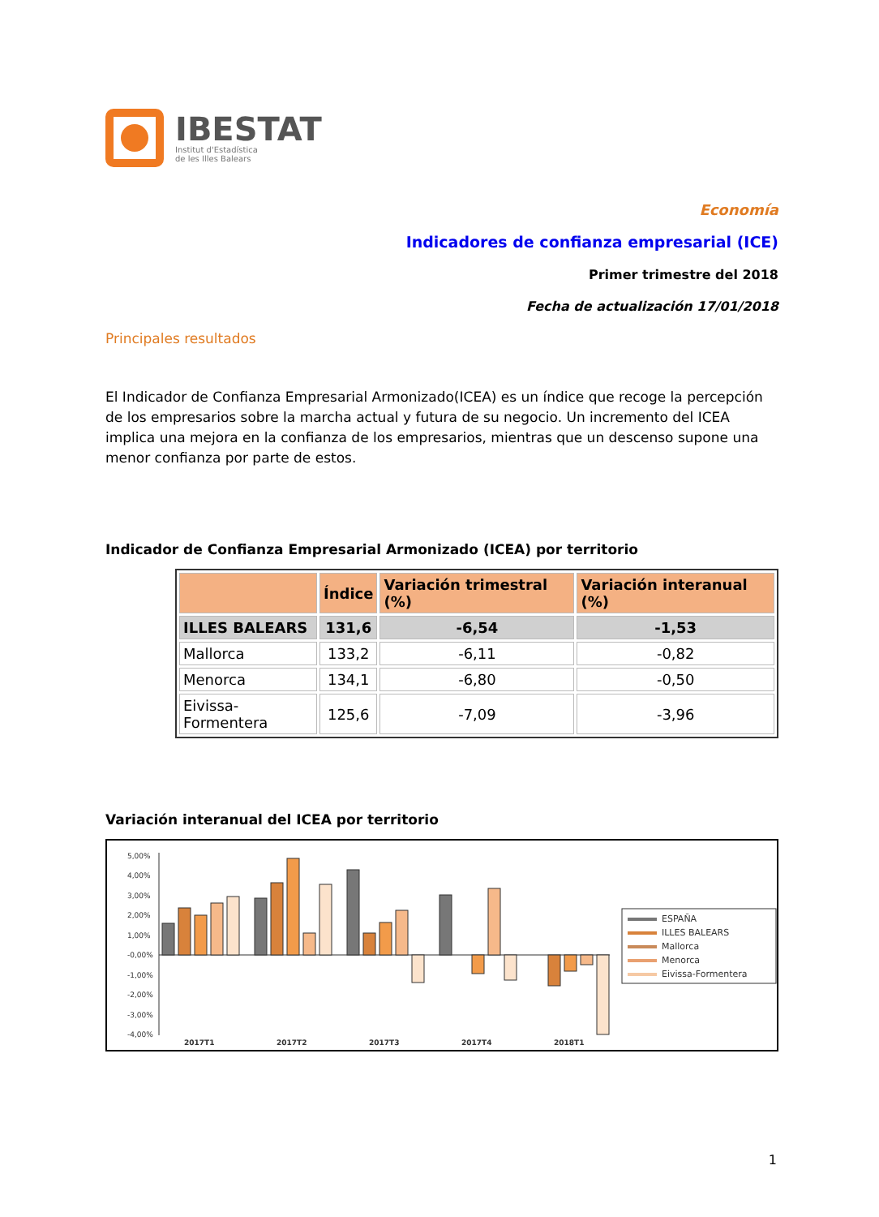IBESTAT
Institut d'Estadística
de les Illes Balears
Economía
Indicadores de confianza empresarial (ICE)
Primer trimestre del 2018
Fecha de actualización 17/01/2018
Principales resultados
El Indicador de Confianza Empresarial Armonizado(ICEA) es un índice que recoge la percepción de los empresarios sobre la marcha actual y futura de su negocio. Un incremento del ICEA implica una mejora en la confianza de los empresarios, mientras que un descenso supone una menor confianza por parte de estos.
Indicador de Confianza Empresarial Armonizado (ICEA) por territorio
| | Índice | Variación trimestral (%) | Variación interanual (%) |
| --- | --- | --- | --- |
| ILLES BALEARS | 131,6 | -6,54 | -1,53 |
| Mallorca | 133,2 | -6,11 | -0,82 |
| Menorca | 134,1 | -6,80 | -0,50 |
| Eivissa-Formentera | 125,6 | -7,09 | -3,96 |
Variación interanual del ICEA por territorio
5,00%
4,00%
3,00%
2,00%
1,00%
-0,00%
-1,00%
-2,00%
-3,00%
-4,00%
2017T1
2017T2
2017T3
2017T4
2018T1
ESPAÑA
ILLES BALEARS
Mallorca
Menorca
Eivissa-Formentera
1